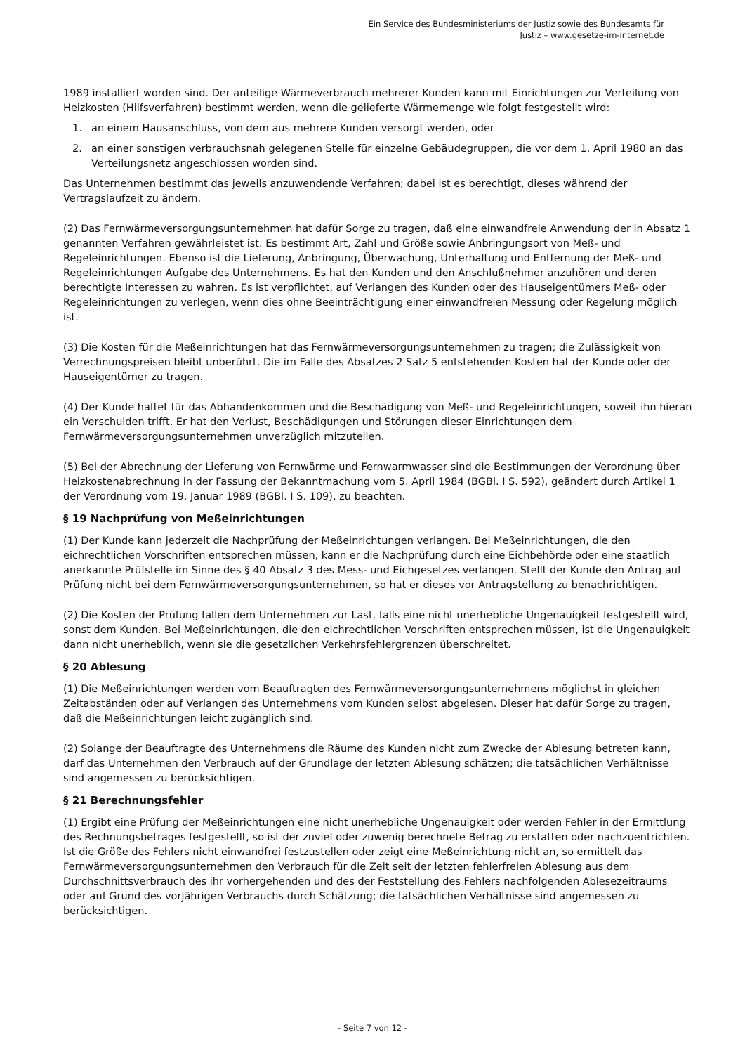Ein Service des Bundesministeriums der Justiz sowie des Bundesamts für
Justiz – www.gesetze-im-internet.de
1989 installiert worden sind. Der anteilige Wärmeverbrauch mehrerer Kunden kann mit Einrichtungen zur Verteilung von Heizkosten (Hilfsverfahren) bestimmt werden, wenn die gelieferte Wärmemenge wie folgt festgestellt wird:
1. an einem Hausanschluss, von dem aus mehrere Kunden versorgt werden, oder
2. an einer sonstigen verbrauchsnah gelegenen Stelle für einzelne Gebäudegruppen, die vor dem 1. April 1980 an das Verteilungsnetz angeschlossen worden sind.
Das Unternehmen bestimmt das jeweils anzuwendende Verfahren; dabei ist es berechtigt, dieses während der Vertragslaufzeit zu ändern.
(2) Das Fernwärmeversorgungsunternehmen hat dafür Sorge zu tragen, daß eine einwandfreie Anwendung der in Absatz 1 genannten Verfahren gewährleistet ist. Es bestimmt Art, Zahl und Größe sowie Anbringungsort von Meß- und Regeleinrichtungen. Ebenso ist die Lieferung, Anbringung, Überwachung, Unterhaltung und Entfernung der Meß- und Regeleinrichtungen Aufgabe des Unternehmens. Es hat den Kunden und den Anschlußnehmer anzuhören und deren berechtigte Interessen zu wahren. Es ist verpflichtet, auf Verlangen des Kunden oder des Hauseigentümers Meß- oder Regeleinrichtungen zu verlegen, wenn dies ohne Beeinträchtigung einer einwandfreien Messung oder Regelung möglich ist.
(3) Die Kosten für die Meßeinrichtungen hat das Fernwärmeversorgungsunternehmen zu tragen; die Zulässigkeit von Verrechnungspreisen bleibt unberührt. Die im Falle des Absatzes 2 Satz 5 entstehenden Kosten hat der Kunde oder der Hauseigentümer zu tragen.
(4) Der Kunde haftet für das Abhandenkommen und die Beschädigung von Meß- und Regeleinrichtungen, soweit ihn hieran ein Verschulden trifft. Er hat den Verlust, Beschädigungen und Störungen dieser Einrichtungen dem Fernwärmeversorgungsunternehmen unverzüglich mitzuteilen.
(5) Bei der Abrechnung der Lieferung von Fernwärme und Fernwarmwasser sind die Bestimmungen der Verordnung über Heizkostenabrechnung in der Fassung der Bekanntmachung vom 5. April 1984 (BGBl. I S. 592), geändert durch Artikel 1 der Verordnung vom 19. Januar 1989 (BGBl. I S. 109), zu beachten.
§ 19 Nachprüfung von Meßeinrichtungen
(1) Der Kunde kann jederzeit die Nachprüfung der Meßeinrichtungen verlangen. Bei Meßeinrichtungen, die den eichrechtlichen Vorschriften entsprechen müssen, kann er die Nachprüfung durch eine Eichbehörde oder eine staatlich anerkannte Prüfstelle im Sinne des § 40 Absatz 3 des Mess- und Eichgesetzes verlangen. Stellt der Kunde den Antrag auf Prüfung nicht bei dem Fernwärmeversorgungsunternehmen, so hat er dieses vor Antragstellung zu benachrichtigen.
(2) Die Kosten der Prüfung fallen dem Unternehmen zur Last, falls eine nicht unerhebliche Ungenauigkeit festgestellt wird, sonst dem Kunden. Bei Meßeinrichtungen, die den eichrechtlichen Vorschriften entsprechen müssen, ist die Ungenauigkeit dann nicht unerheblich, wenn sie die gesetzlichen Verkehrsfehlergrenzen überschreitet.
§ 20 Ablesung
(1) Die Meßeinrichtungen werden vom Beauftragten des Fernwärmeversorgungsunternehmens möglichst in gleichen Zeitabständen oder auf Verlangen des Unternehmens vom Kunden selbst abgelesen. Dieser hat dafür Sorge zu tragen, daß die Meßeinrichtungen leicht zugänglich sind.
(2) Solange der Beauftragte des Unternehmens die Räume des Kunden nicht zum Zwecke der Ablesung betreten kann, darf das Unternehmen den Verbrauch auf der Grundlage der letzten Ablesung schätzen; die tatsächlichen Verhältnisse sind angemessen zu berücksichtigen.
§ 21 Berechnungsfehler
(1) Ergibt eine Prüfung der Meßeinrichtungen eine nicht unerhebliche Ungenauigkeit oder werden Fehler in der Ermittlung des Rechnungsbetrages festgestellt, so ist der zuviel oder zuwenig berechnete Betrag zu erstatten oder nachzuentrichten. Ist die Größe des Fehlers nicht einwandfrei festzustellen oder zeigt eine Meßeinrichtung nicht an, so ermittelt das Fernwärmeversorgungsunternehmen den Verbrauch für die Zeit seit der letzten fehlerfreien Ablesung aus dem Durchschnittsverbrauch des ihr vorhergehenden und des der Feststellung des Fehlers nachfolgenden Ablesezeitraums oder auf Grund des vorjährigen Verbrauchs durch Schätzung; die tatsächlichen Verhältnisse sind angemessen zu berücksichtigen.
- Seite 7 von 12 -